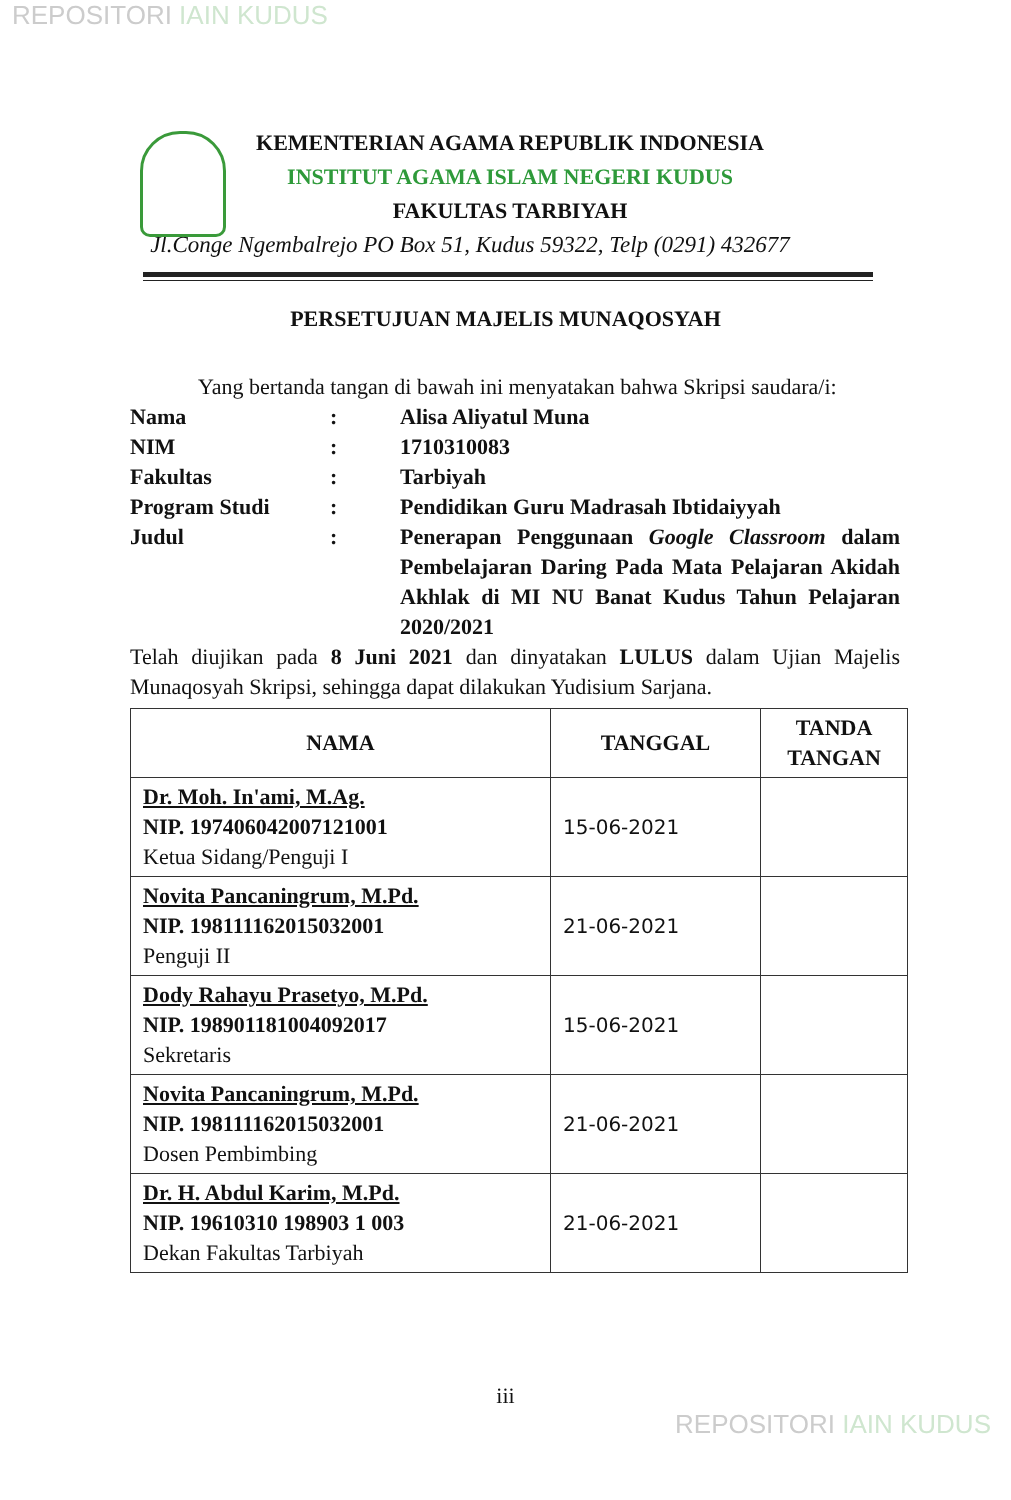REPOSITORI IAIN KUDUS
KEMENTERIAN AGAMA REPUBLIK INDONESIA
INSTITUT AGAMA ISLAM NEGERI KUDUS
FAKULTAS TARBIYAH
Jl.Conge Ngembalrejo PO Box 51, Kudus 59322, Telp (0291) 432677
PERSETUJUAN MAJELIS MUNAQOSYAH
Yang bertanda tangan di bawah ini menyatakan bahwa Skripsi saudara/i:
| Nama | : | Alisa Aliyatul Muna |
| NIM | : | 1710310083 |
| Fakultas | : | Tarbiyah |
| Program Studi | : | Pendidikan Guru Madrasah Ibtidaiyyah |
| Judul | : | Penerapan Penggunaan Google Classroom dalam Pembelajaran Daring Pada Mata Pelajaran Akidah Akhlak di MI NU Banat Kudus Tahun Pelajaran 2020/2021 |
Telah diujikan pada 8 Juni 2021 dan dinyatakan LULUS dalam Ujian Majelis Munaqosyah Skripsi, sehingga dapat dilakukan Yudisium Sarjana.
| NAMA | TANGGAL | TANDA TANGAN |
| --- | --- | --- |
| Dr. Moh. In'ami, M.Ag. NIP. 197406042007121001 Ketua Sidang/Penguji I | 15-06-2021 | |
| Novita Pancaningrum, M.Pd. NIP. 198111162015032001 Penguji II | 21-06-2021 | |
| Dody Rahayu Prasetyo, M.Pd. NIP. 198901181004092017 Sekretaris | 15-06-2021 | |
| Novita Pancaningrum, M.Pd. NIP. 198111162015032001 Dosen Pembimbing | 21-06-2021 | |
| Dr. H. Abdul Karim, M.Pd. NIP. 19610310 198903 1 003 Dekan Fakultas Tarbiyah | 21-06-2021 | |
iii
REPOSITORI IAIN KUDUS